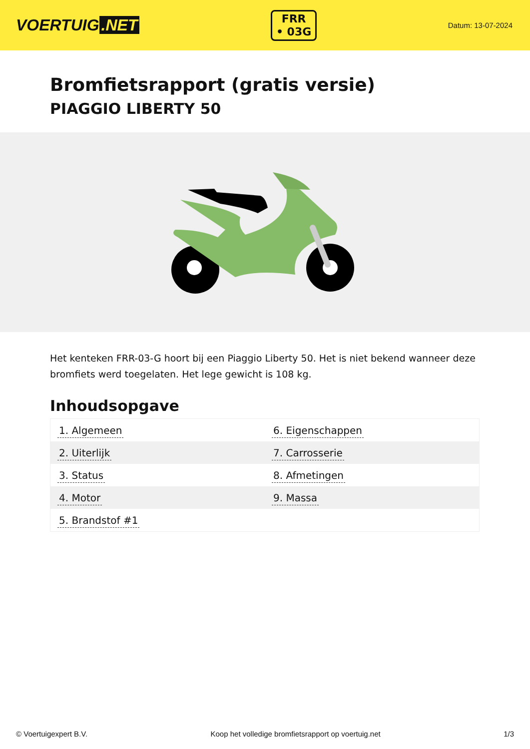VOERTUIG.NET
FRR
• 03G
Datum: 13-07-2024
Bromfietsrapport (gratis versie)
PIAGGIO LIBERTY 50
Het kenteken FRR-03-G hoort bij een Piaggio Liberty 50. Het is niet bekend wanneer deze bromfiets werd toegelaten. Het lege gewicht is 108 kg.
Inhoudsopgave
| 1. Algemeen | 6. Eigenschappen |
| 2. Uiterlijk | 7. Carrosserie |
| 3. Status | 8. Afmetingen |
| 4. Motor | 9. Massa |
| 5. Brandstof #1 | |
© Voertuigexpert B.V. Koop het volledige bromfietsrapport op voertuig.net 1/3